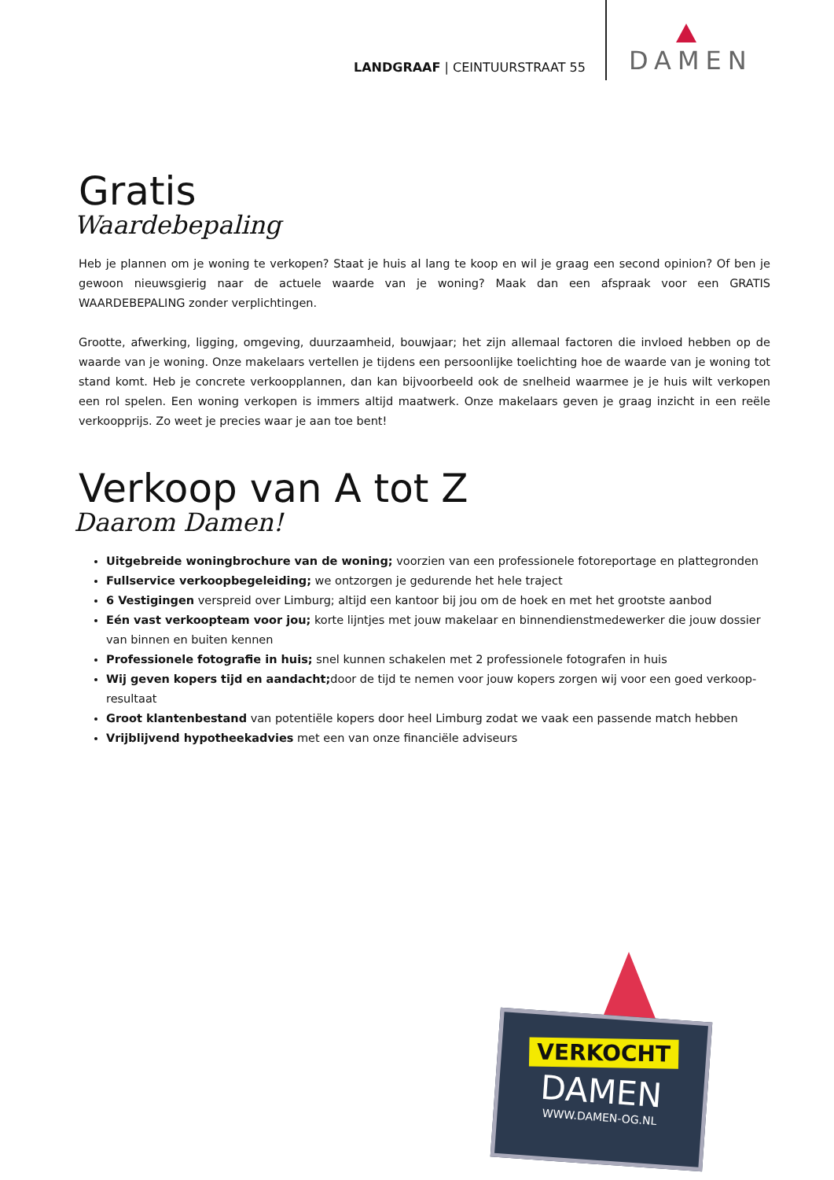LANDGRAAF | CEINTUURSTRAAT 55
DAMEN
Gratis
Waardebepaling
Heb je plannen om je woning te verkopen? Staat je huis al lang te koop en wil je graag een second opinion? Of ben je gewoon nieuwsgierig naar de actuele waarde van je woning? Maak dan een afspraak voor een GRATIS WAARDEBEPALING zonder verplichtingen.
Grootte, afwerking, ligging, omgeving, duurzaamheid, bouwjaar; het zijn allemaal factoren die invloed hebben op de waarde van je woning. Onze makelaars vertellen je tijdens een persoonlijke toelichting hoe de waarde van je woning tot stand komt. Heb je concrete verkoopplannen, dan kan bijvoorbeeld ook de snelheid waarmee je je huis wilt verkopen een rol spelen. Een woning verkopen is immers altijd maatwerk. Onze makelaars geven je graag inzicht in een reële verkoopprijs. Zo weet je precies waar je aan toe bent!
Verkoop van A tot Z
Daarom Damen!
Uitgebreide woningbrochure van de woning; voorzien van een professionele fotoreportage en plattegronden
Fullservice verkoopbegeleiding; we ontzorgen je gedurende het hele traject
6 Vestigingen verspreid over Limburg; altijd een kantoor bij jou om de hoek en met het grootste aanbod
Eén vast verkoopteam voor jou; korte lijntjes met jouw makelaar en binnendienstmedewerker die jouw dossier van binnen en buiten kennen
Professionele fotografie in huis; snel kunnen schakelen met 2 professionele fotografen in huis
Wij geven kopers tijd en aandacht; door de tijd te nemen voor jouw kopers zorgen wij voor een goed verkoop-resultaat
Groot klantenbestand van potentiële kopers door heel Limburg zodat we vaak een passende match hebben
Vrijblijvend hypotheekadvies met een van onze financiële adviseurs
VERKOCHT
DAMEN
WWW.DAMEN-OG.NL